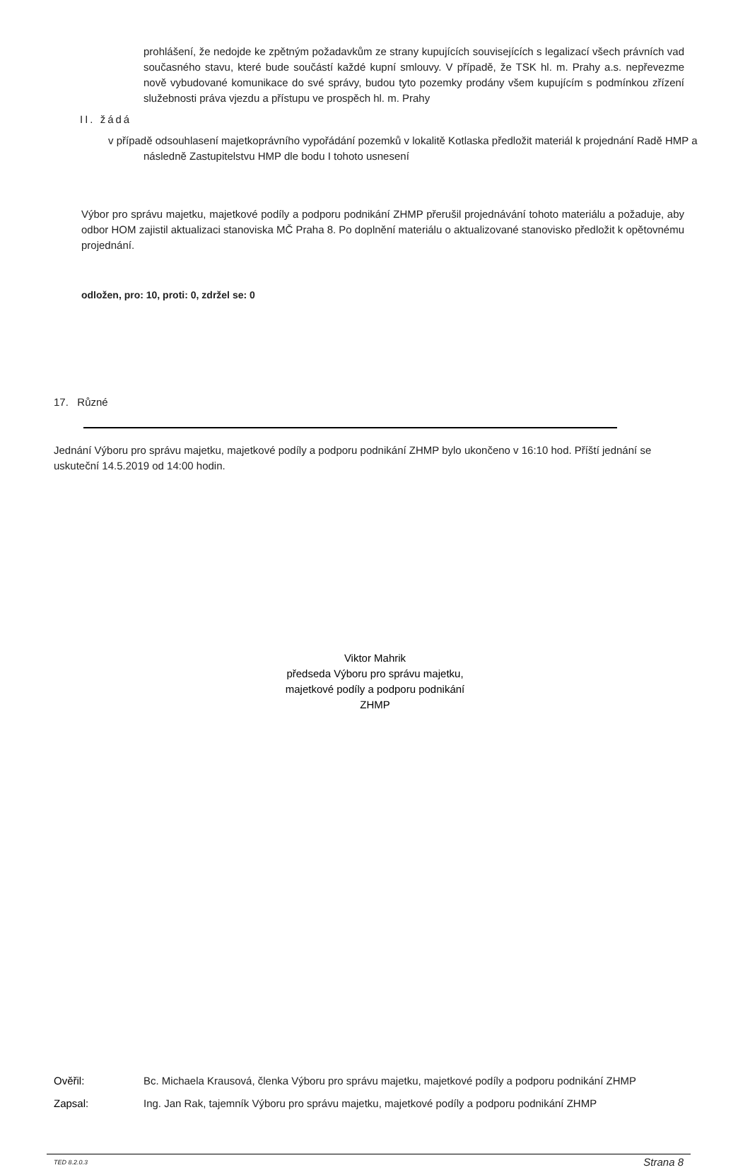prohlášení, že nedojde ke zpětným požadavkům ze strany kupujících souvisejících s legalizací všech právních vad současného stavu, které bude součástí každé kupní smlouvy. V případě, že TSK hl. m. Prahy a.s. nepřevezme nově vybudované komunikace do své správy, budou tyto pozemky prodány všem kupujícím s podmínkou zřízení služebnosti práva vjezdu a přístupu ve prospěch hl. m. Prahy
II. žádá
v případě odsouhlasení majetkoprávního vypořádání pozemků v lokalitě Kotlaska předložit materiál k projednání Radě HMP a následně Zastupitelstvu HMP dle bodu I tohoto usnesení
Výbor pro správu majetku, majetkové podíly a podporu podnikání ZHMP přerušil projednávání tohoto materiálu a požaduje, aby odbor HOM zajistil aktualizaci stanoviska MČ Praha 8. Po doplnění materiálu o aktualizované stanovisko předložit k opětovnému projednání.
odložen, pro: 10, proti: 0, zdržel se: 0
17. Různé
Jednání Výboru pro správu majetku, majetkové podíly a podporu podnikání ZHMP bylo ukončeno v 16:10 hod. Příští jednání se uskuteční 14.5.2019 od 14:00 hodin.
Viktor Mahrik
předseda Výboru pro správu majetku,
majetkové podíly a podporu podnikání
ZHMP
Ověřil: Bc. Michaela Krausová, členka Výboru pro správu majetku, majetkové podíly a podporu podnikání ZHMP
Zapsal: Ing. Jan Rak, tajemník Výboru pro správu majetku, majetkové podíly a podporu podnikání ZHMP
TED 8.2.0.3 Strana 8